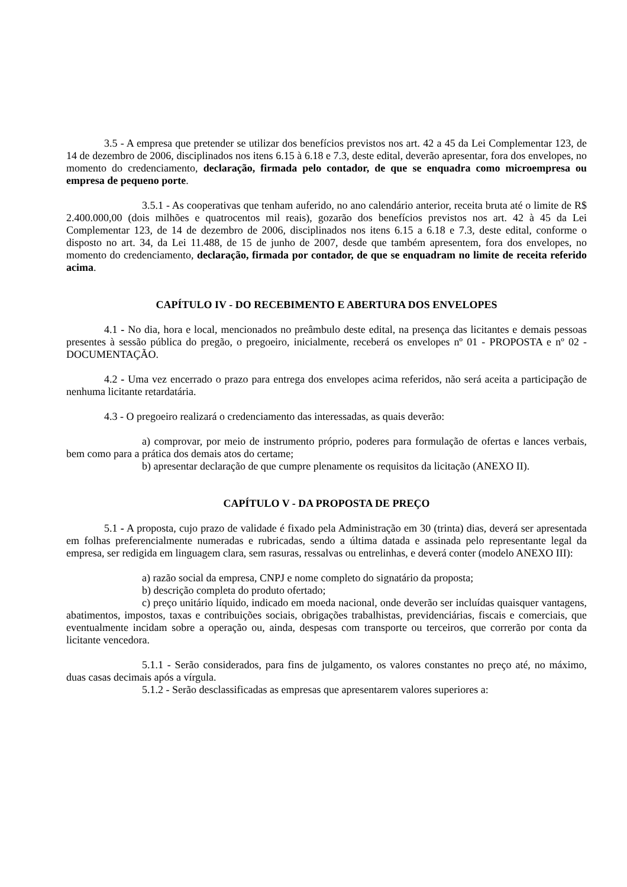3.5 - A empresa que pretender se utilizar dos benefícios previstos nos art. 42 a 45 da Lei Complementar 123, de 14 de dezembro de 2006, disciplinados nos itens 6.15 à 6.18 e 7.3, deste edital, deverão apresentar, fora dos envelopes, no momento do credenciamento, declaração, firmada pelo contador, de que se enquadra como microempresa ou empresa de pequeno porte.
3.5.1 - As cooperativas que tenham auferido, no ano calendário anterior, receita bruta até o limite de R$ 2.400.000,00 (dois milhões e quatrocentos mil reais), gozarão dos benefícios previstos nos art. 42 à 45 da Lei Complementar 123, de 14 de dezembro de 2006, disciplinados nos itens 6.15 a 6.18 e 7.3, deste edital, conforme o disposto no art. 34, da Lei 11.488, de 15 de junho de 2007, desde que também apresentem, fora dos envelopes, no momento do credenciamento, declaração, firmada por contador, de que se enquadram no limite de receita referido acima.
CAPÍTULO IV - DO RECEBIMENTO E ABERTURA DOS ENVELOPES
4.1 - No dia, hora e local, mencionados no preâmbulo deste edital, na presença das licitantes e demais pessoas presentes à sessão pública do pregão, o pregoeiro, inicialmente, receberá os envelopes nº 01 - PROPOSTA e nº 02 - DOCUMENTAÇÃO.
4.2 - Uma vez encerrado o prazo para entrega dos envelopes acima referidos, não será aceita a participação de nenhuma licitante retardatária.
4.3 - O pregoeiro realizará o credenciamento das interessadas, as quais deverão:
a) comprovar, por meio de instrumento próprio, poderes para formulação de ofertas e lances verbais, bem como para a prática dos demais atos do certame;
b) apresentar declaração de que cumpre plenamente os requisitos da licitação (ANEXO II).
CAPÍTULO V - DA PROPOSTA DE PREÇO
5.1 - A proposta, cujo prazo de validade é fixado pela Administração em 30 (trinta) dias, deverá ser apresentada em folhas preferencialmente numeradas e rubricadas, sendo a última datada e assinada pelo representante legal da empresa, ser redigida em linguagem clara, sem rasuras, ressalvas ou entrelinhas, e deverá conter (modelo ANEXO III):
a) razão social da empresa, CNPJ e nome completo do signatário da proposta;
b) descrição completa do produto ofertado;
c) preço unitário líquido, indicado em moeda nacional, onde deverão ser incluídas quaisquer vantagens, abatimentos, impostos, taxas e contribuições sociais, obrigações trabalhistas, previdenciárias, fiscais e comerciais, que eventualmente incidam sobre a operação ou, ainda, despesas com transporte ou terceiros, que correrão por conta da licitante vencedora.
5.1.1 - Serão considerados, para fins de julgamento, os valores constantes no preço até, no máximo, duas casas decimais após a vírgula.
5.1.2 - Serão desclassificadas as empresas que apresentarem valores superiores a: